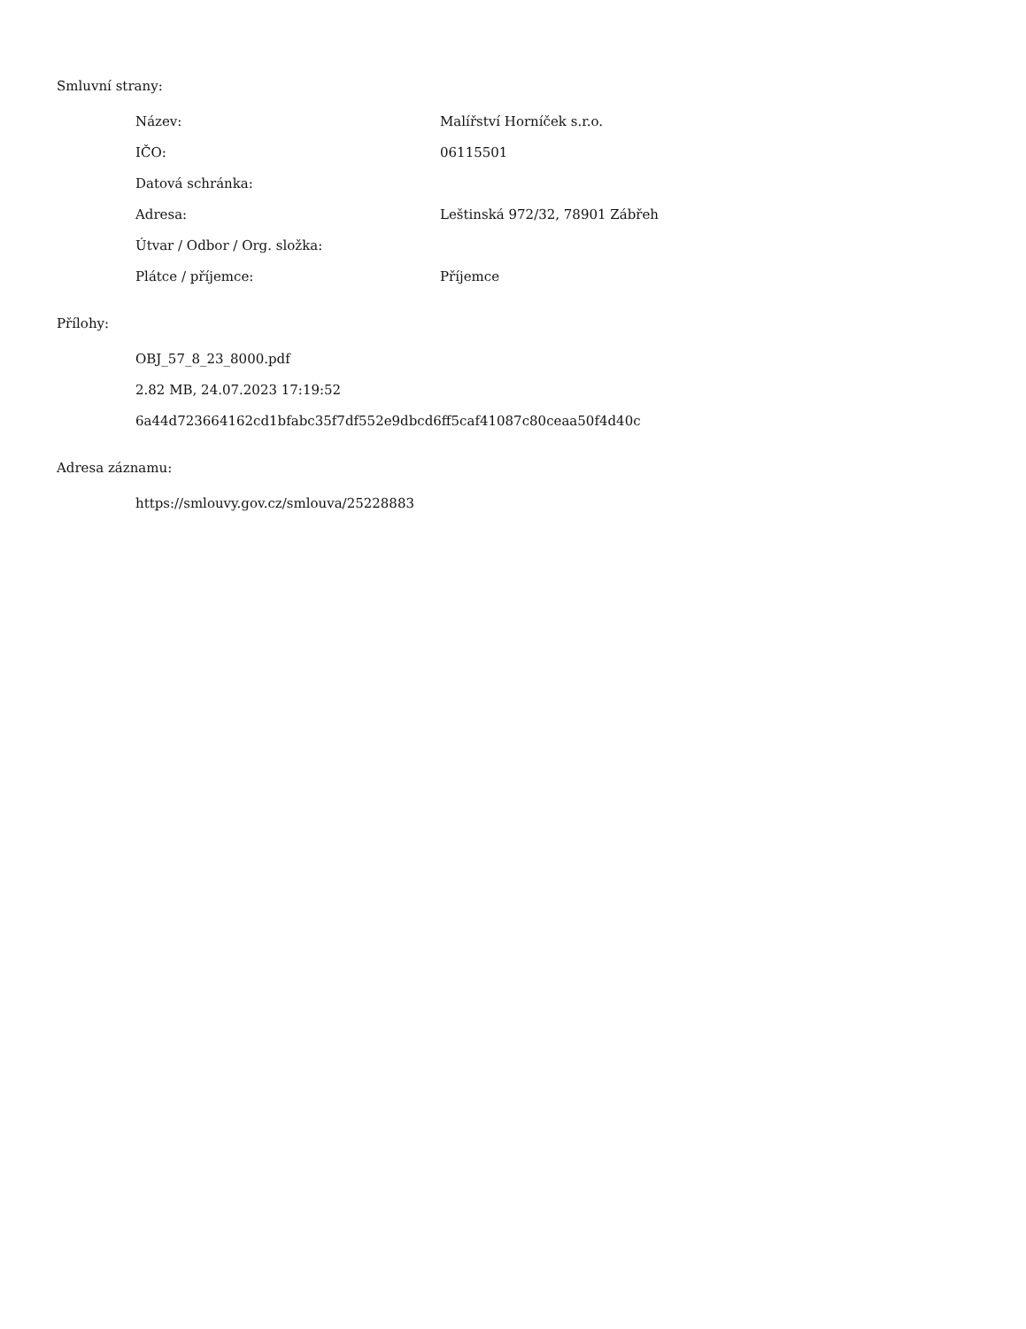Smluvní strany:
| Název: | Malířství Horníček s.r.o. |
| IČO: | 06115501 |
| Datová schránka: | |
| Adresa: | Leštinská 972/32, 78901 Zábřeh |
| Útvar / Odbor / Org. složka: | |
| Plátce / příjemce: | Příjemce |
Přílohy:
OBJ_57_8_23_8000.pdf
2.82 MB, 24.07.2023 17:19:52
6a44d723664162cd1bfabc35f7df552e9dbcd6ff5caf41087c80ceaa50f4d40c
Adresa záznamu:
https://smlouvy.gov.cz/smlouva/25228883